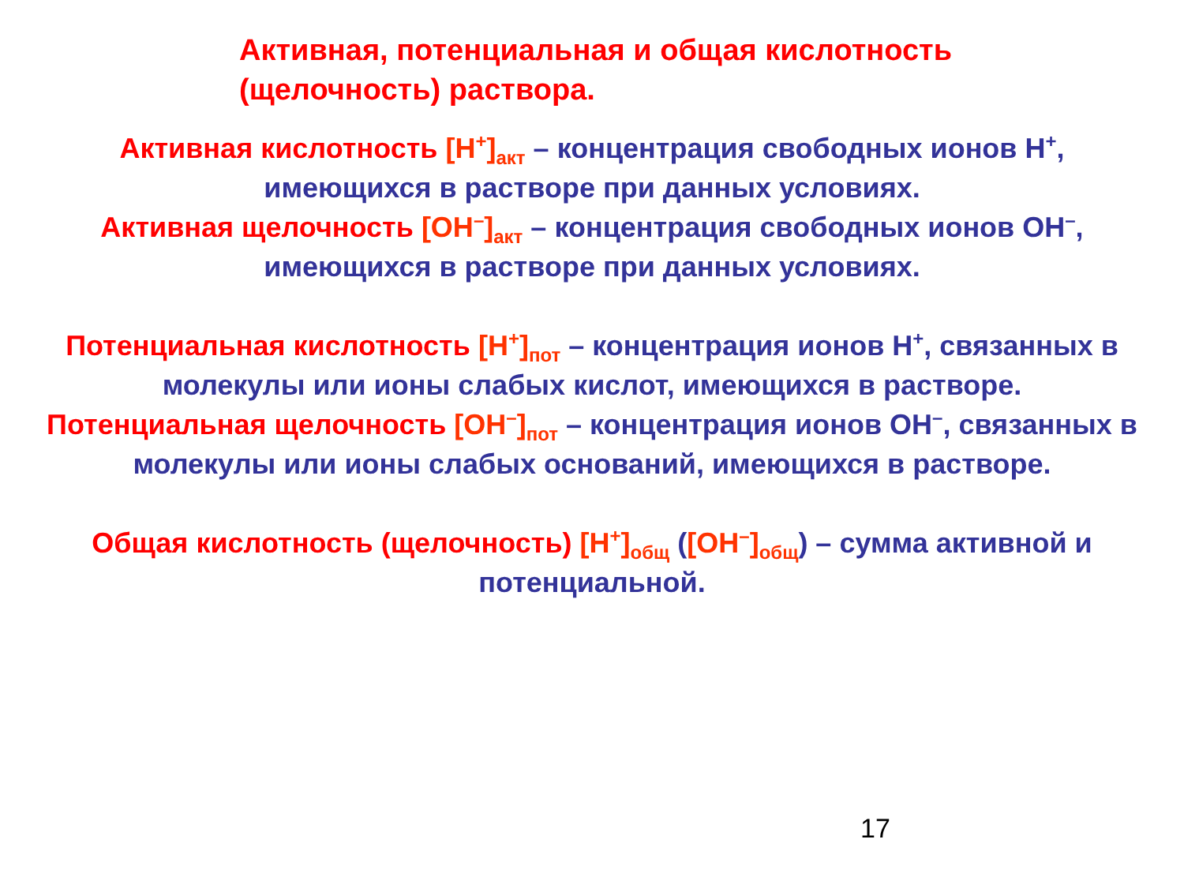Активная, потенциальная и общая кислотность
(щелочность) раствора.
Активная кислотность [H<sup>+</sup>]<sub>акт</sub> – концентрация свободных ионов H<sup>+</sup>, имеющихся в растворе при данных условиях.
Активная щелочность [OH<sup>–</sup>]<sub>акт</sub> – концентрация свободных ионов OH<sup>–</sup>, имеющихся в растворе при данных условиях.
Потенциальная кислотность [H<sup>+</sup>]<sub>пот</sub> – концентрация ионов H<sup>+</sup>, связанных в молекулы или ионы слабых кислот, имеющихся в растворе.
Потенциальная щелочность [OH<sup>–</sup>]<sub>пот</sub> – концентрация ионов OH<sup>–</sup>, связанных в молекулы или ионы слабых оснований, имеющихся в растворе.
Общая кислотность (щелочность) [H<sup>+</sup>]<sub>общ</sub> ([OH<sup>–</sup>]<sub>общ</sub>) – сумма активной и потенциальной.
17